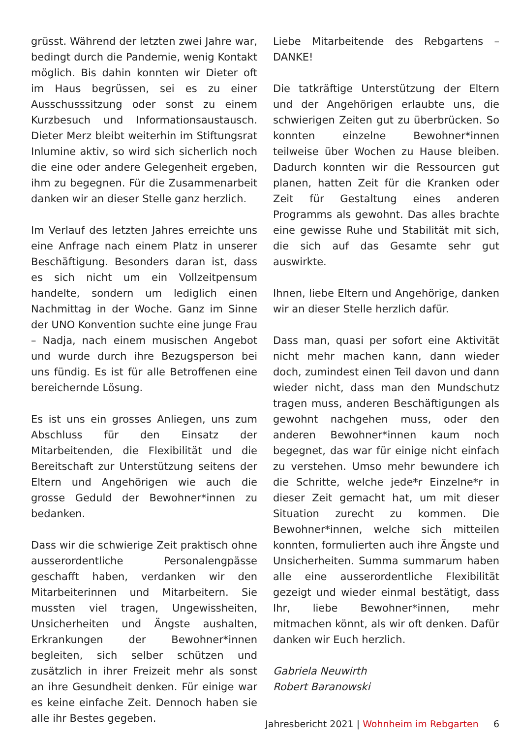grüsst. Während der letzten zwei Jahre war, bedingt durch die Pandemie, wenig Kontakt möglich. Bis dahin konnten wir Dieter oft im Haus begrüssen, sei es zu einer Ausschusssitzung oder sonst zu einem Kurzbesuch und Informationsaustausch. Dieter Merz bleibt weiterhin im Stiftungsrat Inlumine aktiv, so wird sich sicherlich noch die eine oder andere Gelegenheit ergeben, ihm zu begegnen. Für die Zusammenarbeit danken wir an dieser Stelle ganz herzlich.
Im Verlauf des letzten Jahres erreichte uns eine Anfrage nach einem Platz in unserer Beschäftigung. Besonders daran ist, dass es sich nicht um ein Vollzeitpensum handelte, sondern um lediglich einen Nachmittag in der Woche. Ganz im Sinne der UNO Konvention suchte eine junge Frau – Nadja, nach einem musischen Angebot und wurde durch ihre Bezugsperson bei uns fündig. Es ist für alle Betroffenen eine bereichernde Lösung.
Es ist uns ein grosses Anliegen, uns zum Abschluss für den Einsatz der Mitarbeitenden, die Flexibilität und die Bereitschaft zur Unterstützung seitens der Eltern und Angehörigen wie auch die grosse Geduld der Bewohner*innen zu bedanken.
Dass wir die schwierige Zeit praktisch ohne ausserordentliche Personalengpässe geschafft haben, verdanken wir den Mitarbeiterinnen und Mitarbeitern. Sie mussten viel tragen, Ungewissheiten, Unsicherheiten und Ängste aushalten, Erkrankungen der Bewohner*innen begleiten, sich selber schützen und zusätzlich in ihrer Freizeit mehr als sonst an ihre Gesundheit denken. Für einige war es keine einfache Zeit. Dennoch haben sie alle ihr Bestes gegeben.
Liebe Mitarbeitende des Rebgartens – DANKE!
Die tatkräftige Unterstützung der Eltern und der Angehörigen erlaubte uns, die schwierigen Zeiten gut zu überbrücken. So konnten einzelne Bewohner*innen teilweise über Wochen zu Hause bleiben. Dadurch konnten wir die Ressourcen gut planen, hatten Zeit für die Kranken oder Zeit für Gestaltung eines anderen Programms als gewohnt. Das alles brachte eine gewisse Ruhe und Stabilität mit sich, die sich auf das Gesamte sehr gut auswirkte.
Ihnen, liebe Eltern und Angehörige, danken wir an dieser Stelle herzlich dafür.
Dass man, quasi per sofort eine Aktivität nicht mehr machen kann, dann wieder doch, zumindest einen Teil davon und dann wieder nicht, dass man den Mundschutz tragen muss, anderen Beschäftigungen als gewohnt nachgehen muss, oder den anderen Bewohner*innen kaum noch begegnet, das war für einige nicht einfach zu verstehen. Umso mehr bewundere ich die Schritte, welche jede*r Einzelne*r in dieser Zeit gemacht hat, um mit dieser Situation zurecht zu kommen. Die Bewohner*innen, welche sich mitteilen konnten, formulierten auch ihre Ängste und Unsicherheiten. Summa summarum haben alle eine ausserordentliche Flexibilität gezeigt und wieder einmal bestätigt, dass Ihr, liebe Bewohner*innen, mehr mitmachen könnt, als wir oft denken. Dafür danken wir Euch herzlich.
Gabriela Neuwirth
Robert Baranowski
Jahresbericht 2021 | Wohnheim im Rebgarten 6